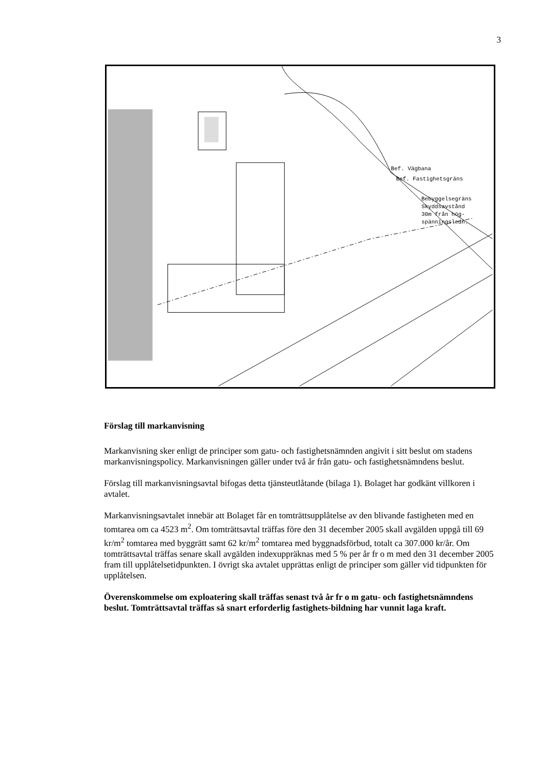3
Bef. Vägbana
Bef. Fastighetsgräns
Bebyggelsegräns
Skyddsavstånd
30m från hög-
spänningsledn.
Förslag till markanvisning
Markanvisning sker enligt de principer som gatu- och fastighetsnämnden angivit i sitt beslut om stadens markanvisningspolicy. Markanvisningen gäller under två år från gatu- och fastighetsnämndens beslut.
Förslag till markanvisningsavtal bifogas detta tjänsteutlåtande (bilaga 1). Bolaget har godkänt villkoren i avtalet.
Markanvisningsavtalet innebär att Bolaget får en tomträttsupplåtelse av den blivande fastigheten med en tomtarea om ca 4523 m<sup>2</sup>. Om tomträttsavtal träffas före den 31 december 2005 skall avgälden uppgå till 69 kr/m<sup>2</sup> tomtarea med byggrätt samt 62 kr/m<sup>2</sup> tomtarea med byggnadsförbud, totalt ca 307.000 kr/år. Om tomträttsavtal träffas senare skall avgälden indexuppräknas med 5 % per år fr o m med den 31 december 2005 fram till upplåtelsetidpunkten. I övrigt ska avtalet upprättas enligt de principer som gäller vid tidpunkten för upplåtelsen.
Överenskommelse om exploatering skall träffas senast två år fr o m gatu- och fastighetsnämndens beslut. Tomträttsavtal träffas så snart erforderlig fastighets-bildning har vunnit laga kraft.